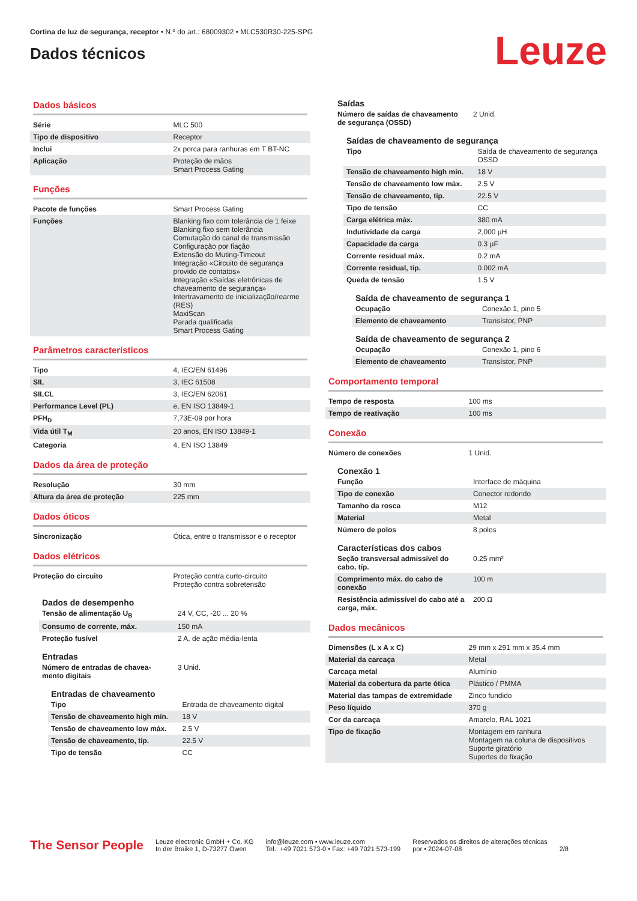Cortina de luz de segurança, receptor • N.º do art.: 68009302 • MLC530R30-225-SPG
Dados técnicos
Leuze
Dados básicos
| Série | MLC 500 |
| Tipo de dispositivo | Receptor |
| Inclui | 2x porca para ranhuras em T BT-NC |
| Aplicação | Proteção de mãos Smart Process Gating |
Funções
| Pacote de funções | Smart Process Gating |
| Funções | Blanking fixo com tolerância de 1 feixe Blanking fixo sem tolerância Comutação do canal de transmissão Configuração por fiação Extensão do Muting-Timeout Integração «Circuito de segurança provido de contatos» Integração «Saídas eletrônicas de chaveamento de segurança» Intertravamento de inicialização/rearme (RES) MaxiScan Parada qualificada Smart Process Gating |
Parâmetros característicos
| Tipo | 4, IEC/EN 61496 |
| SIL | 3, IEC 61508 |
| SILCL | 3, IEC/EN 62061 |
| Performance Level (PL) | e, EN ISO 13849-1 |
| PFH<sub>D</sub> | 7,73E-09 por hora |
| Vida útil T<sub>M</sub> | 20 anos, EN ISO 13849-1 |
| Categoria | 4, EN ISO 13849 |
Dados da área de proteção
| Resolução | 30 mm |
| Altura da área de proteção | 225 mm |
Dados óticos
| Sincronização | Ótica, entre o transmissor e o receptor |
Dados elétricos
| Proteção do circuito | Proteção contra curto-circuito Proteção contra sobretensão |
Dados de desempenho
| Tensão de alimentação U<sub>B</sub> | 24 V, CC, -20 ... 20 % |
| Consumo de corrente, máx. | 150 mA |
| Proteção fusível | 2 A, de ação média-lenta |
Entradas
| Número de entradas de chavea- mento digitais | 3 Unid. |
Entradas de chaveamento
| Tipo | Entrada de chaveamento digital |
| Tensão de chaveamento high mín. | 18 V |
| Tensão de chaveamento low máx. | 2.5 V |
| Tensão de chaveamento, típ. | 22.5 V |
| Tipo de tensão | CC |
Saídas
| Número de saídas de chaveamento de segurança (OSSD) | 2 Unid. |
Saídas de chaveamento de segurança
| Tipo | Saída de chaveamento de segurança OSSD |
| Tensão de chaveamento high mín. | 18 V |
| Tensão de chaveamento low máx. | 2.5 V |
| Tensão de chaveamento, típ. | 22.5 V |
| Tipo de tensão | CC |
| Carga elétrica máx. | 380 mA |
| Indutividade da carga | 2,000 µH |
| Capacidade da carga | 0.3 µF |
| Corrente residual máx. | 0.2 mA |
| Corrente residual, típ. | 0.002 mA |
| Queda de tensão | 1.5 V |
Saída de chaveamento de segurança 1
| Ocupação | Conexão 1, pino 5 |
| Elemento de chaveamento | Transístor, PNP |
Saída de chaveamento de segurança 2
| Ocupação | Conexão 1, pino 6 |
| Elemento de chaveamento | Transístor, PNP |
Comportamento temporal
| Tempo de resposta | 100 ms |
| Tempo de reativação | 100 ms |
Conexão
| Número de conexões | 1 Unid. |
Conexão 1
| Função | Interface de máquina |
| Tipo de conexão | Conector redondo |
| Tamanho da rosca | M12 |
| Material | Metal |
| Número de polos | 8 polos |
Características dos cabos
| Seção transversal admissível do cabo, típ. | 0.25 mm² |
| Comprimento máx. do cabo de conexão | 100 m |
| Resistência admissível do cabo até a carga, máx. | 200 Ω |
Dados mecânicos
| Dimensões (L x A x C) | 29 mm x 291 mm x 35.4 mm |
| Material da carcaça | Metal |
| Carcaça metal | Alumínio |
| Material da cobertura da parte ótica | Plástico / PMMA |
| Material das tampas de extremidade | Zinco fundido |
| Peso líquido | 370 g |
| Cor da carcaça | Amarelo, RAL 1021 |
| Tipo de fixação | Montagem em ranhura Montagem na coluna de dispositivos Suporte giratório Suportes de fixação |
The Sensor People
Leuze electronic GmbH + Co. KG
In der Braike 1, D-73277 Owen
info@leuze.com • www.leuze.com
Tel.: +49 7021 573-0 • Fax: +49 7021 573-199
Reservados os direitos de alterações técnicas
por • 2024-07-08
2/8